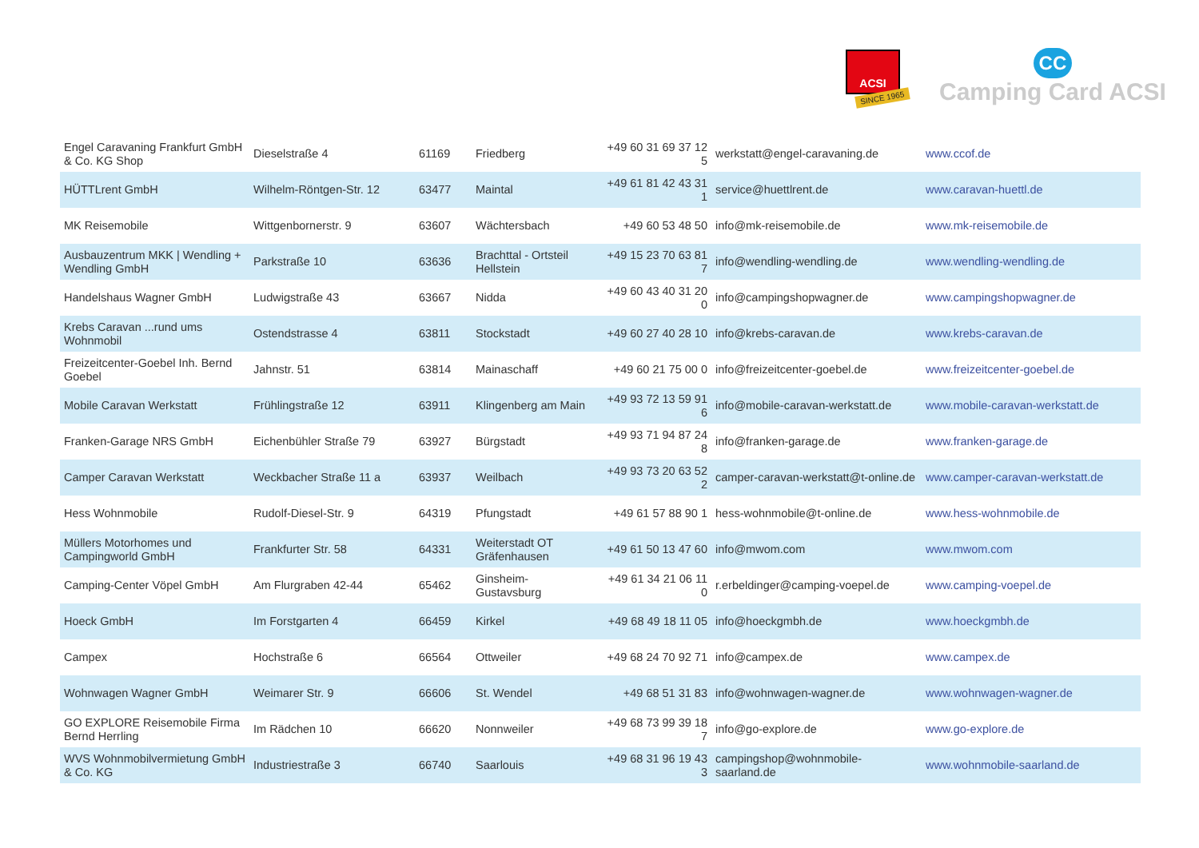ACSI
SINCE 1965
CC
Camping Card ACSI
| Engel Caravaning Frankfurt GmbH & Co. KG Shop | Dieselstraße 4 | 61169 | Friedberg | +49 60 31 69 37 12 5 | werkstatt@engel-caravaning.de | www.ccof.de |
| HÜTTLrent GmbH | Wilhelm-Röntgen-Str. 12 | 63477 | Maintal | +49 61 81 42 43 31 1 | service@huettlrent.de | www.caravan-huettl.de |
| MK Reisemobile | Wittgenbornerstr. 9 | 63607 | Wächtersbach | +49 60 53 48 50 | info@mk-reisemobile.de | www.mk-reisemobile.de |
| Ausbauzentrum MKK / Wendling + Wendling GmbH | Parkstraße 10 | 63636 | Brachttal - Ortsteil Hellstein | +49 15 23 70 63 81 7 | info@wendling-wendling.de | www.wendling-wendling.de |
| Handelshaus Wagner GmbH | Ludwigstraße 43 | 63667 | Nidda | +49 60 43 40 31 20 0 | info@campingshopwagner.de | www.campingshopwagner.de |
| Krebs Caravan ...rund ums Wohnmobil | Ostendstrasse 4 | 63811 | Stockstadt | +49 60 27 40 28 10 | info@krebs-caravan.de | www.krebs-caravan.de |
| Freizeitcenter-Goebel Inh. Bernd Goebel | Jahnstr. 51 | 63814 | Mainaschaff | +49 60 21 75 00 0 | info@freizeitcenter-goebel.de | www.freizeitcenter-goebel.de |
| Mobile Caravan Werkstatt | Frühlingstraße 12 | 63911 | Klingenberg am Main | +49 93 72 13 59 91 6 | info@mobile-caravan-werkstatt.de | www.mobile-caravan-werkstatt.de |
| Franken-Garage NRS GmbH | Eichenbühler Straße 79 | 63927 | Bürgstadt | +49 93 71 94 87 24 8 | info@franken-garage.de | www.franken-garage.de |
| Camper Caravan Werkstatt | Weckbacher Straße 11 a | 63937 | Weilbach | +49 93 73 20 63 52 2 | camper-caravan-werkstatt@t-online.de | www.camper-caravan-werkstatt.de |
| Hess Wohnmobile | Rudolf-Diesel-Str. 9 | 64319 | Pfungstadt | +49 61 57 88 90 1 | hess-wohnmobile@t-online.de | www.hess-wohnmobile.de |
| Müllers Motorhomes und Campingworld GmbH | Frankfurter Str. 58 | 64331 | Weiterstadt OT Gräfenhausen | +49 61 50 13 47 60 | info@mwom.com | www.mwom.com |
| Camping-Center Vöpel GmbH | Am Flurgraben 42-44 | 65462 | Ginsheim-Gustavsburg | +49 61 34 21 06 11 0 | r.erbeldinger@camping-voepel.de | www.camping-voepel.de |
| Hoeck GmbH | Im Forstgarten 4 | 66459 | Kirkel | +49 68 49 18 11 05 | info@hoeckgmbh.de | www.hoeckgmbh.de |
| Campex | Hochstraße 6 | 66564 | Ottweiler | +49 68 24 70 92 71 | info@campex.de | www.campex.de |
| Wohnwagen Wagner GmbH | Weimarer Str. 9 | 66606 | St. Wendel | +49 68 51 31 83 | info@wohnwagen-wagner.de | www.wohnwagen-wagner.de |
| GO EXPLORE Reisemobile Firma Bernd Herrling | Im Rädchen 10 | 66620 | Nonnweiler | +49 68 73 99 39 18 7 | info@go-explore.de | www.go-explore.de |
| WVS Wohnmobilvermietung GmbH & Co. KG | Industriestraße 3 | 66740 | Saarlouis | +49 68 31 96 19 43 3 | campingshop@wohnmobile-saarland.de | www.wohnmobile-saarland.de |